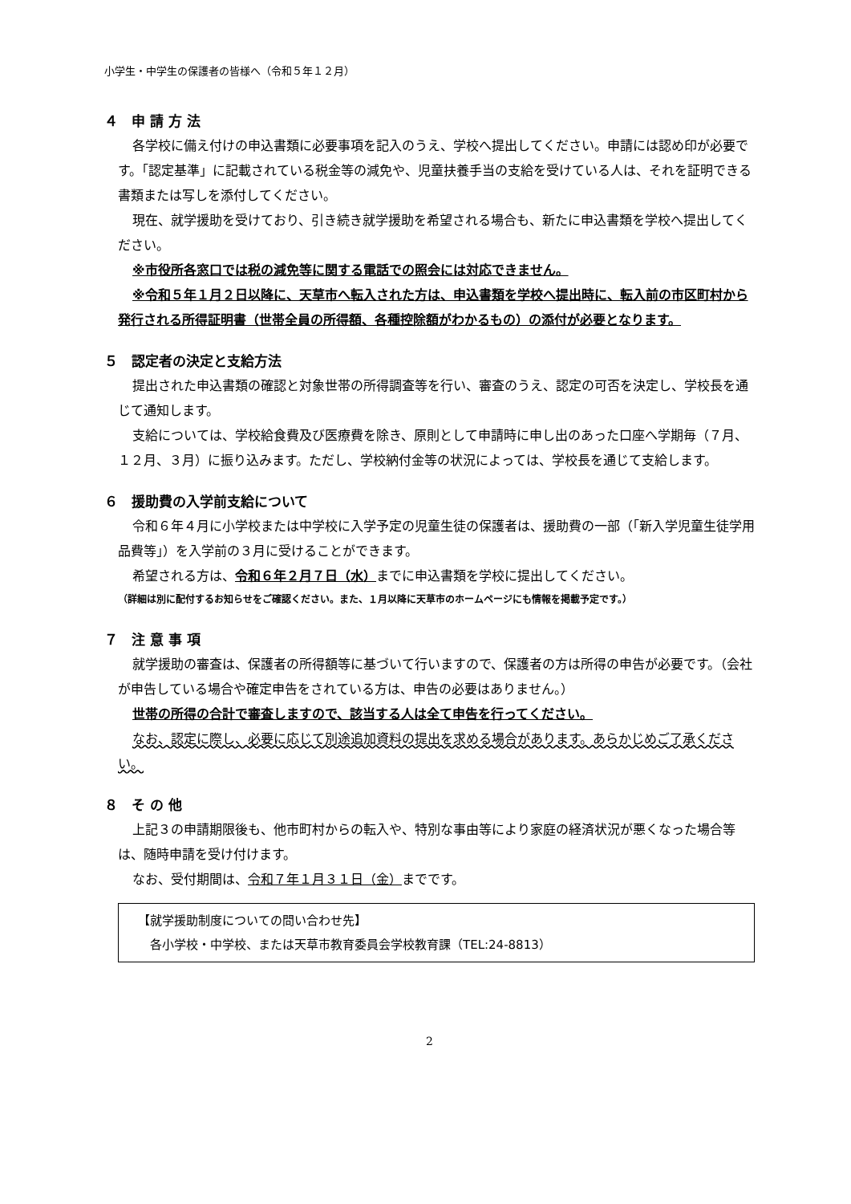小学生・中学生の保護者の皆様へ（令和５年１２月）
４　申 請 方 法
各学校に備え付けの申込書類に必要事項を記入のうえ、学校へ提出してください。申請には認め印が必要です。「認定基準」に記載されている税金等の減免や、児童扶養手当の支給を受けている人は、それを証明できる書類または写しを添付してください。
現在、就学援助を受けており、引き続き就学援助を希望される場合も、新たに申込書類を学校へ提出してください。
※市役所各窓口では税の減免等に関する電話での照会には対応できません。
※令和５年１月２日以降に、天草市へ転入された方は、申込書類を学校へ提出時に、転入前の市区町村から発行される所得証明書（世帯全員の所得額、各種控除額がわかるもの）の添付が必要となります。
５　認定者の決定と支給方法
提出された申込書類の確認と対象世帯の所得調査等を行い、審査のうえ、認定の可否を決定し、学校長を通じて通知します。
支給については、学校給食費及び医療費を除き、原則として申請時に申し出のあった口座へ学期毎（７月、１２月、３月）に振り込みます。ただし、学校納付金等の状況によっては、学校長を通じて支給します。
６　援助費の入学前支給について
令和６年４月に小学校または中学校に入学予定の児童生徒の保護者は、援助費の一部（「新入学児童生徒学用品費等」）を入学前の３月に受けることができます。
希望される方は、令和６年２月７日（水）までに申込書類を学校に提出してください。
（詳細は別に配付するお知らせをご確認ください。また、１月以降に天草市のホームページにも情報を掲載予定です。）
７　注 意 事 項
就学援助の審査は、保護者の所得額等に基づいて行いますので、保護者の方は所得の申告が必要です。（会社が申告している場合や確定申告をされている方は、申告の必要はありません。）
世帯の所得の合計で審査しますので、該当する人は全て申告を行ってください。
なお、認定に際し、必要に応じて別途追加資料の提出を求める場合があります。あらかじめご了承ください。
８　そ の 他
上記３の申請期限後も、他市町村からの転入や、特別な事由等により家庭の経済状況が悪くなった場合等は、随時申請を受け付けます。
なお、受付期間は、令和７年１月３１日（金）までです。
【就学援助制度についての問い合わせ先】
　各小学校・中学校、または天草市教育委員会学校教育課（TEL:24-8813）
2